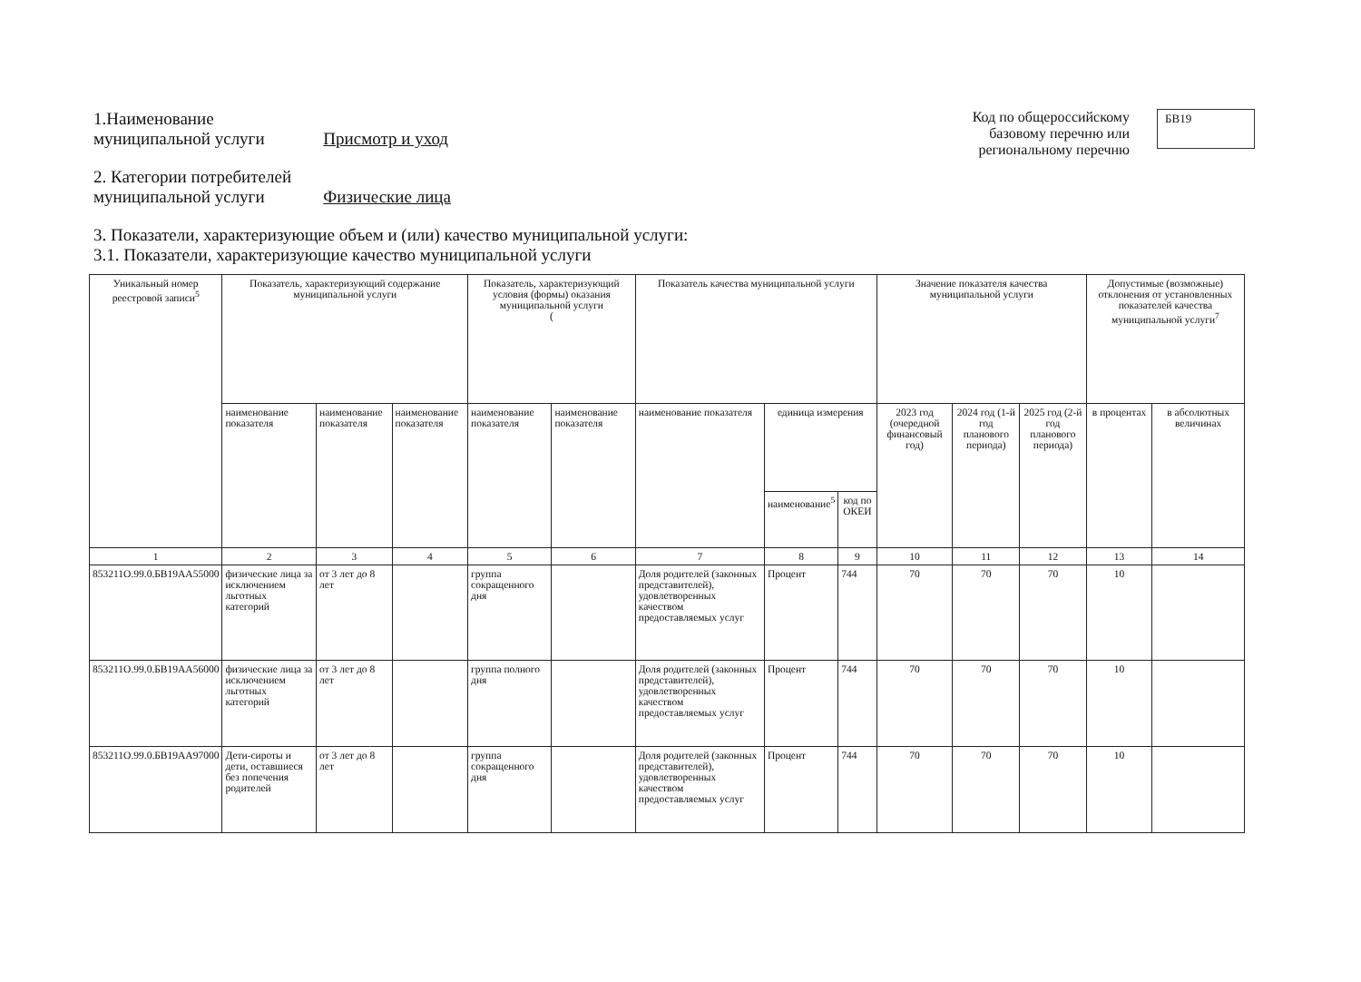1.Наименование
муниципальной услуги Присмотр и уход
Код по общероссийскому
базовому перечню или
региональному перечню
БВ19
2. Категории потребителей
муниципальной услуги Физические лица
3. Показатели, характеризующие объем и (или) качество муниципальной услуги:
3.1. Показатели, характеризующие качество муниципальной услуги
| Уникальный номер реестровой записи<sup>5</sup> | Показатель, характеризующий содержание муниципальной услуги | | | Показатель, характеризующий условия (формы) оказания муниципальной услуги ( | | Показатель качества муниципальной услуги | | | Значение показателя качества муниципальной услуги | | | Допустимые (возможные) отклонения от установленных показателей качества муниципальной услуги<sup>7</sup> | |
| --- | --- | --- | --- | --- | --- | --- | --- | --- | --- | --- | --- | --- | --- |
| | наименование показателя | наименование показателя | наименование показателя | наименование показателя | наименование показателя | наименование показателя | единица измерения | | 2023 год (очередной финансовый год) | 2024 год (1-й год планового периода) | 2025 год (2-й год планового периода) | в процентах | в абсолютных величинах |
| | | | | | | | наименование<sup>5</sup> | код по ОКЕИ | | | | | |
| 1 | 2 | 3 | 4 | 5 | 6 | 7 | 8 | 9 | 10 | 11 | 12 | 13 | 14 |
| 853211О.99.0.БВ19АА55000 | физические лица за исключением льготных категорий | от 3 лет до 8 лет | | группа сокращенного дня | | Доля родителей (законных представителей), удовлетворенных качеством предоставляемых услуг | Процент | 744 | 70 | 70 | 70 | 10 | |
| 853211О.99.0.БВ19АА56000 | физические лица за исключением льготных категорий | от 3 лет до 8 лет | | группа полного дня | | Доля родителей (законных представителей), удовлетворенных качеством предоставляемых услуг | Процент | 744 | 70 | 70 | 70 | 10 | |
| 853211О.99.0.БВ19АА97000 | Дети-сироты и дети, оставшиеся без попечения родителей | от 3 лет до 8 лет | | группа сокращенного дня | | Доля родителей (законных представителей), удовлетворенных качеством предоставляемых услуг | Процент | 744 | 70 | 70 | 70 | 10 | |